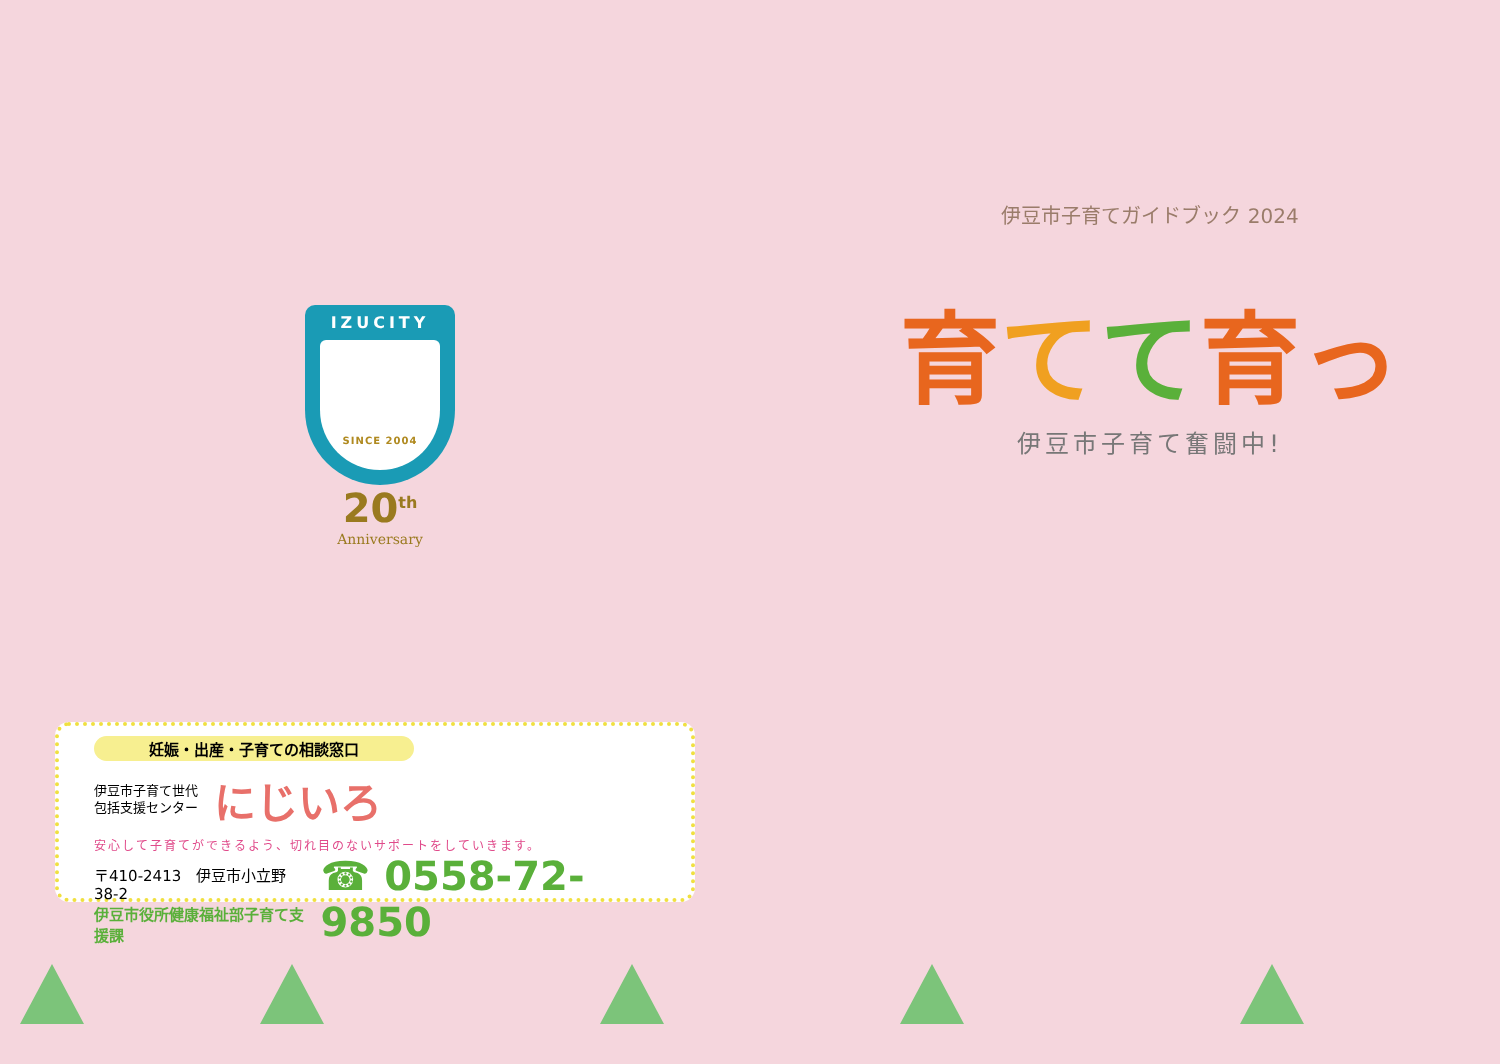IZUCITY
SINCE 2004
20<sup>th</sup>
Anniversary
妊娠・出産・子育ての相談窓口
伊豆市子育て世代
包括支援センター
にじいろ
安心して子育てができるよう、切れ目のないサポートをしていきます。
〒410-2413　伊豆市小立野 38-2
伊豆市役所健康福祉部子育て支援課
☎ 0558-72-9850
伊豆市子育てガイドブック 2024
育てて育っ
伊豆市子育て奮闘中!